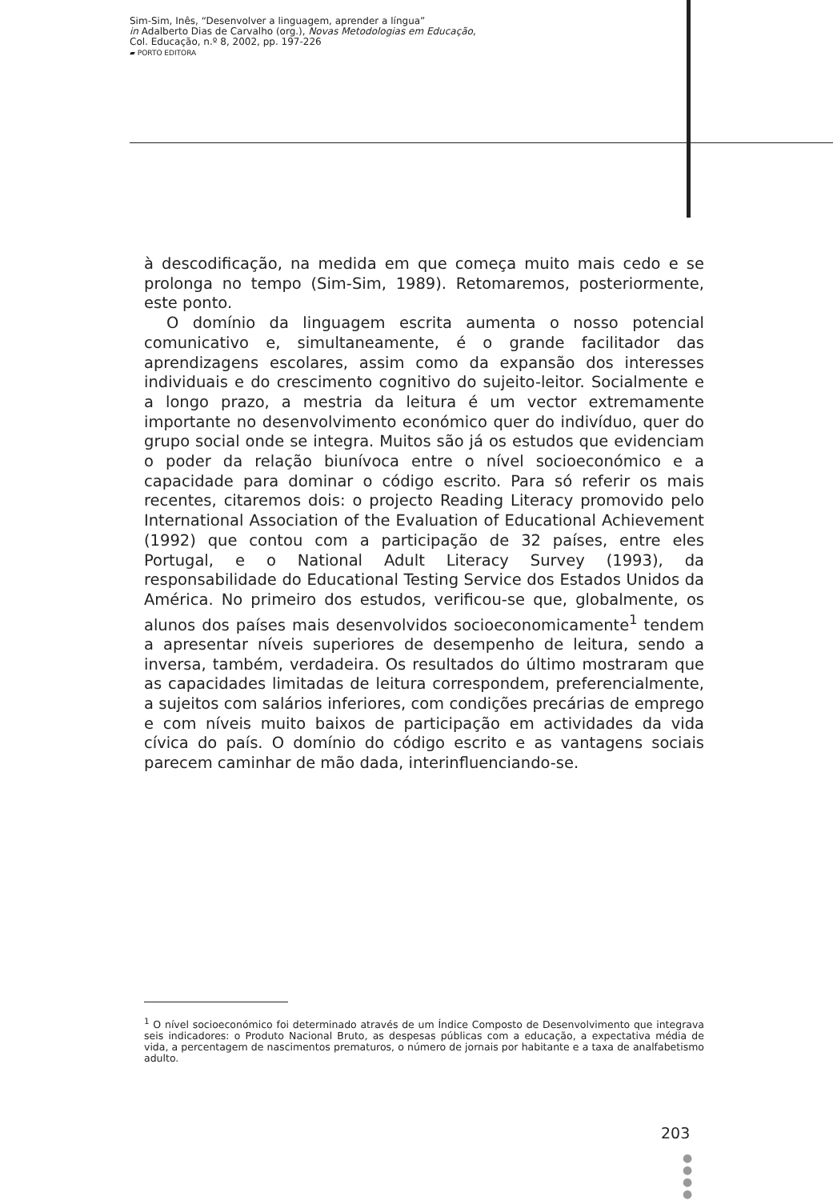Sim-Sim, Inês, “Desenvolver a linguagem, aprender a língua”
in Adalberto Dias de Carvalho (org.), Novas Metodologias em Educação,
Col. Educação, n.º 8, 2002, pp. 197-226
▰ PORTO EDITORA
à descodificação, na medida em que começa muito mais cedo e se prolonga no tempo (Sim-Sim, 1989). Retomaremos, posteriormente, este ponto.
O domínio da linguagem escrita aumenta o nosso potencial comunicativo e, simultaneamente, é o grande facilitador das aprendizagens escolares, assim como da expansão dos interesses individuais e do crescimento cognitivo do sujeito-leitor. Socialmente e a longo prazo, a mestria da leitura é um vector extremamente importante no desenvolvimento económico quer do indivíduo, quer do grupo social onde se integra. Muitos são já os estudos que evidenciam o poder da relação biunívoca entre o nível socioeconómico e a capacidade para dominar o código escrito. Para só referir os mais recentes, citaremos dois: o projecto Reading Literacy promovido pelo International Association of the Evaluation of Educational Achievement (1992) que contou com a participação de 32 países, entre eles Portugal, e o National Adult Literacy Survey (1993), da responsabilidade do Educational Testing Service dos Estados Unidos da América. No primeiro dos estudos, verificou-se que, globalmente, os alunos dos países mais desenvolvidos socioeconomicamente<sup>1</sup> tendem a apresentar níveis superiores de desempenho de leitura, sendo a inversa, também, verdadeira. Os resultados do último mostraram que as capacidades limitadas de leitura correspondem, preferencialmente, a sujeitos com salários inferiores, com condições precárias de emprego e com níveis muito baixos de participação em actividades da vida cívica do país. O domínio do código escrito e as vantagens sociais parecem caminhar de mão dada, interinfluenciando-se.
<sup>1</sup> O nível socioeconómico foi determinado através de um Índice Composto de Desenvolvimento que integrava seis indicadores: o Produto Nacional Bruto, as despesas públicas com a educação, a expectativa média de vida, a percentagem de nascimentos prematuros, o número de jornais por habitante e a taxa de analfabetismo adulto.
203
●
●
●
●
●